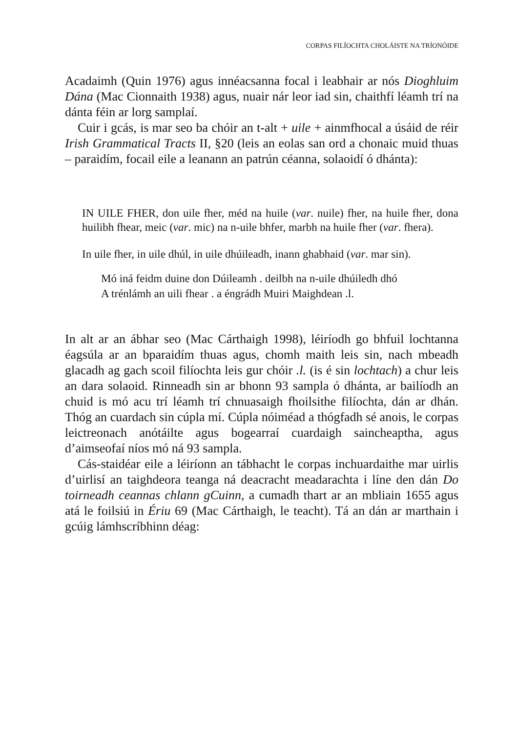CORPAS FILÍOCHTA CHOLÁISTE NA TRÍONÓIDE
Acadaimh (Quin 1976) agus innéacsanna focal i leabhair ar nós Dioghluim Dána (Mac Cionnaith 1938) agus, nuair nár leor iad sin, chaithfí léamh trí na dánta féin ar lorg samplaí.
Cuir i gcás, is mar seo ba chóir an t-alt + uile + ainmfhocal a úsáid de réir Irish Grammatical Tracts II, §20 (leis an eolas san ord a chonaic muid thuas – paraidím, focail eile a leanann an patrún céanna, solaoidí ó dhánta):
IN UILE FHER, don uile fher, méd na huile (var. nuile) fher, na huile fher, dona huilibh fhear, meic (var. mic) na n-uile bhfer, marbh na huile fher (var. fhera).
In uile fher, in uile dhúl, in uile dhúileadh, inann ghabhaid (var. mar sin).
Mó iná feidm duine don Dúileamh . deilbh na n-uile dhúiledh dhó
A trénlámh an uili fhear . a éngrádh Muiri Maighdean .l.
In alt ar an ábhar seo (Mac Cárthaigh 1998), léiríodh go bhfuil lochtanna éagsúla ar an bparaidím thuas agus, chomh maith leis sin, nach mbeadh glacadh ag gach scoil filíochta leis gur chóir .l. (is é sin lochtach) a chur leis an dara solaoid. Rinneadh sin ar bhonn 93 sampla ó dhánta, ar bailíodh an chuid is mó acu trí léamh trí chnuasaigh fhoilsithe filíochta, dán ar dhán. Thóg an cuardach sin cúpla mí. Cúpla nóiméad a thógfadh sé anois, le corpas leictreonach anótáilte agus bogearraí cuardaigh saincheaptha, agus d’aimseofaí níos mó ná 93 sampla.
Cás-staidéar eile a léiríonn an tábhacht le corpas inchuardaithe mar uirlis d’uirlisí an taighdeora teanga ná deacracht meadarachta i líne den dán Do toirneadh ceannas chlann gCuinn, a cumadh thart ar an mbliain 1655 agus atá le foilsiú in Ériu 69 (Mac Cárthaigh, le teacht). Tá an dán ar marthain i gcúig lámhscríbhinn déag: